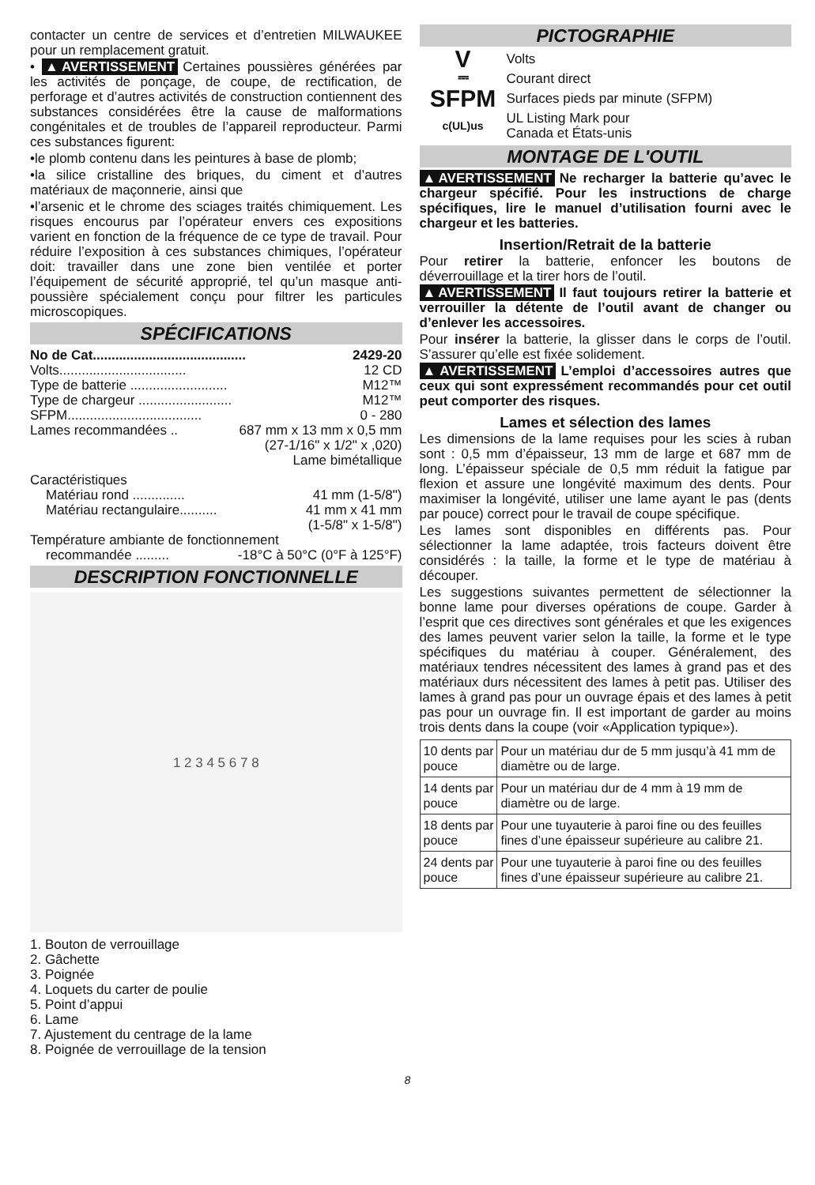contacter un centre de services et d’entretien MILWAUKEE pour un remplacement gratuit.
• ▲AVERTISSEMENT Certaines poussières générées par les activités de ponçage, de coupe, de rectification, de perforage et d’autres activités de construction contiennent des substances considérées être la cause de malformations congénitales et de troubles de l’appareil reproducteur. Parmi ces substances figurent:
•le plomb contenu dans les peintures à base de plomb;
•la silice cristalline des briques, du ciment et d’autres matériaux de maçonnerie, ainsi que
•l’arsenic et le chrome des sciages traités chimiquement. Les risques encourus par l’opérateur envers ces expositions varient en fonction de la fréquence de ce type de travail. Pour réduire l’exposition à ces substances chimiques, l’opérateur doit: travailler dans une zone bien ventilée et porter l’équipement de sécurité approprié, tel qu’un masque anti-poussière spécialement conçu pour filtrer les particules microscopiques.
SPÉCIFICATIONS
No de Cat......................................... 2429-20
Volts.................................. 12 CD
Type de batterie .......................... M12™
Type de chargeur ......................... M12™
SFPM.................................... 0 - 280
Lames recommandées .. 687 mm x 13 mm x 0,5 mm
(27-1/16" x 1/2" x ,020)
Lame bimétallique
Caractéristiques
Matériau rond .............. 41 mm (1-5/8")
Matériau rectangulaire.......... 41 mm x 41 mm
(1-5/8" x 1-5/8")
Température ambiante de fonctionnement
recommandée ......... -18°C à 50°C (0°F à 125°F)
DESCRIPTION FONCTIONNELLE
1 2 3 4 5 6 7 8
1. Bouton de verrouillage
2. Gâchette
3. Poignée
4. Loquets du carter de poulie
5. Point d’appui
6. Lame
7. Ajustement du centrage de la lame
8. Poignée de verrouillage de la tension
PICTOGRAPHIE
V Volts
⎓ Courant direct
SFPM Surfaces pieds par minute (SFPM)
c(UL)us UL Listing Mark pour
Canada et États-unis
MONTAGE DE L'OUTIL
▲AVERTISSEMENT Ne recharger la batterie qu’avec le chargeur spécifié. Pour les instructions de charge spécifiques, lire le manuel d’utilisation fourni avec le chargeur et les batteries.
Insertion/Retrait de la batterie
Pour retirer la batterie, enfoncer les boutons de déverrouillage et la tirer hors de l’outil.
▲AVERTISSEMENT Il faut toujours retirer la batterie et verrouiller la détente de l’outil avant de changer ou d’enlever les accessoires.
Pour insérer la batterie, la glisser dans le corps de l’outil. S’assurer qu’elle est fixée solidement.
▲AVERTISSEMENT L’emploi d’accessoires autres que ceux qui sont expressément recommandés pour cet outil peut comporter des risques.
Lames et sélection des lames
Les dimensions de la lame requises pour les scies à ruban sont : 0,5 mm d’épaisseur, 13 mm de large et 687 mm de long. L’épaisseur spéciale de 0,5 mm réduit la fatigue par flexion et assure une longévité maximum des dents. Pour maximiser la longévité, utiliser une lame ayant le pas (dents par pouce) correct pour le travail de coupe spécifique.
Les lames sont disponibles en différents pas. Pour sélectionner la lame adaptée, trois facteurs doivent être considérés : la taille, la forme et le type de matériau à découper.
Les suggestions suivantes permettent de sélectionner la bonne lame pour diverses opérations de coupe. Garder à l’esprit que ces directives sont générales et que les exigences des lames peuvent varier selon la taille, la forme et le type spécifiques du matériau à couper. Généralement, des matériaux tendres nécessitent des lames à grand pas et des matériaux durs nécessitent des lames à petit pas. Utiliser des lames à grand pas pour un ouvrage épais et des lames à petit pas pour un ouvrage fin. Il est important de garder au moins trois dents dans la coupe (voir «Application typique»).
| 10 dents par pouce | Pour un matériau dur de 5 mm jusqu’à 41 mm de diamètre ou de large. |
| 14 dents par pouce | Pour un matériau dur de 4 mm à 19 mm de diamètre ou de large. |
| 18 dents par pouce | Pour une tuyauterie à paroi fine ou des feuilles fines d’une épaisseur supérieure au calibre 21. |
| 24 dents par pouce | Pour une tuyauterie à paroi fine ou des feuilles fines d’une épaisseur supérieure au calibre 21. |
8